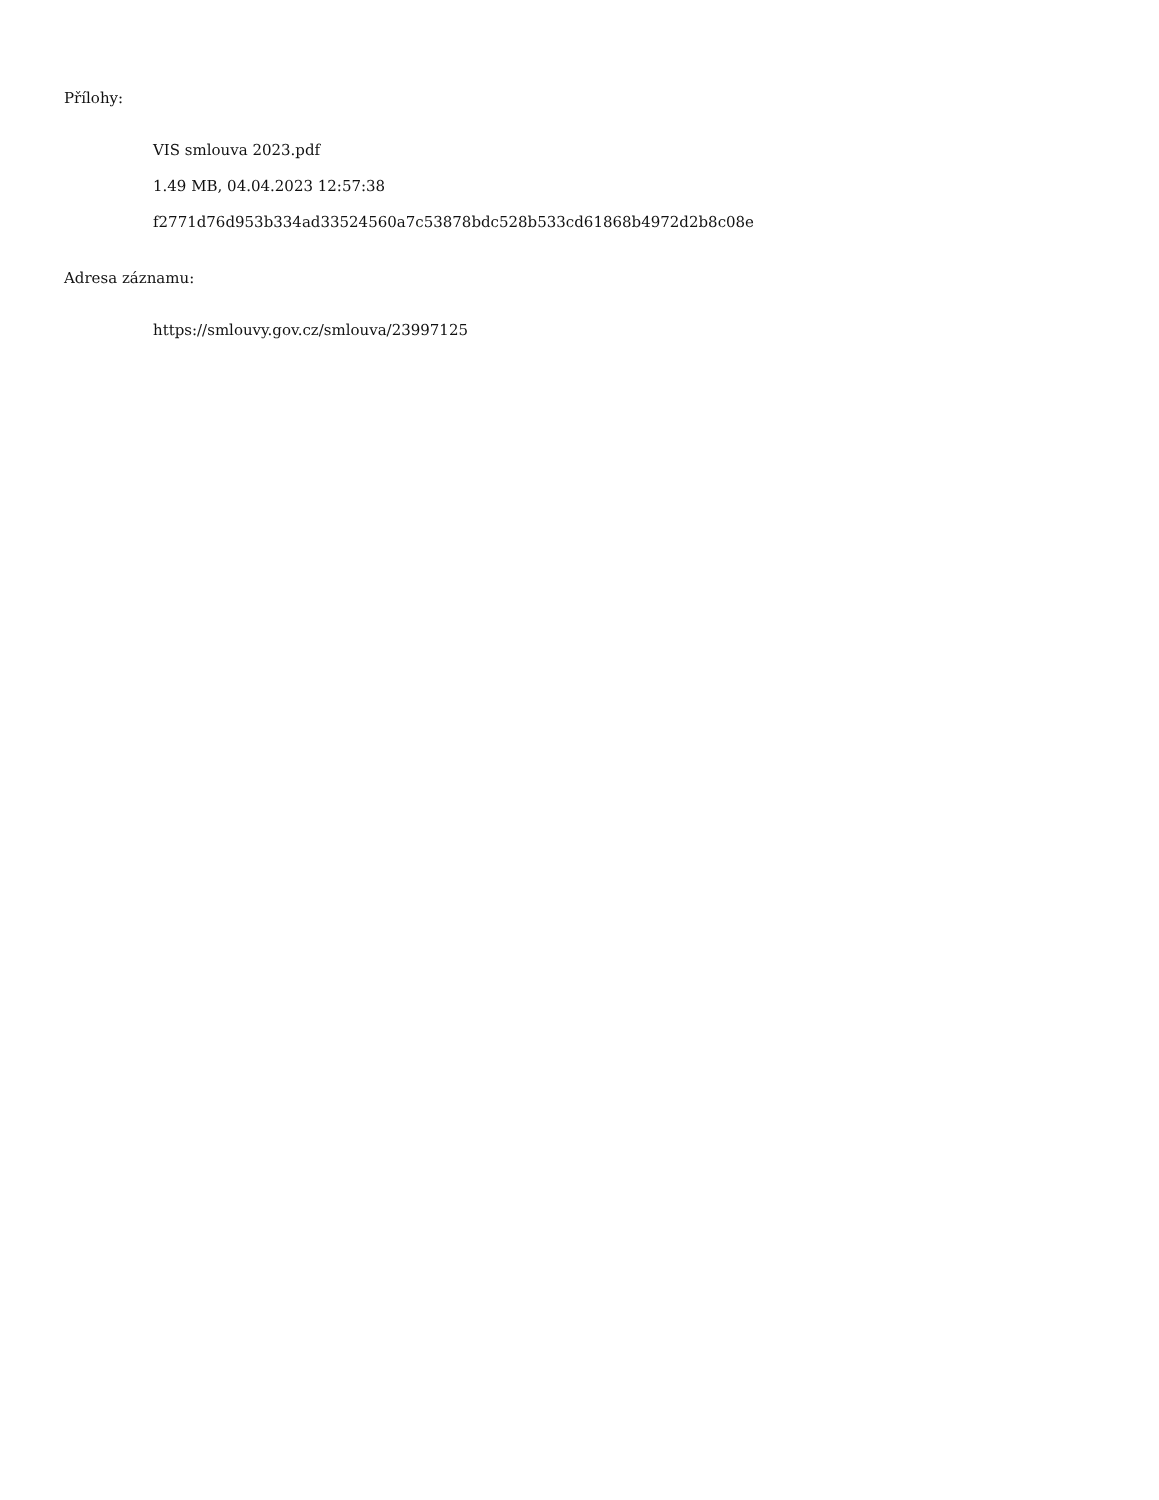Přílohy:
VIS smlouva 2023.pdf
1.49 MB, 04.04.2023 12:57:38
f2771d76d953b334ad33524560a7c53878bdc528b533cd61868b4972d2b8c08e
Adresa záznamu:
https://smlouvy.gov.cz/smlouva/23997125